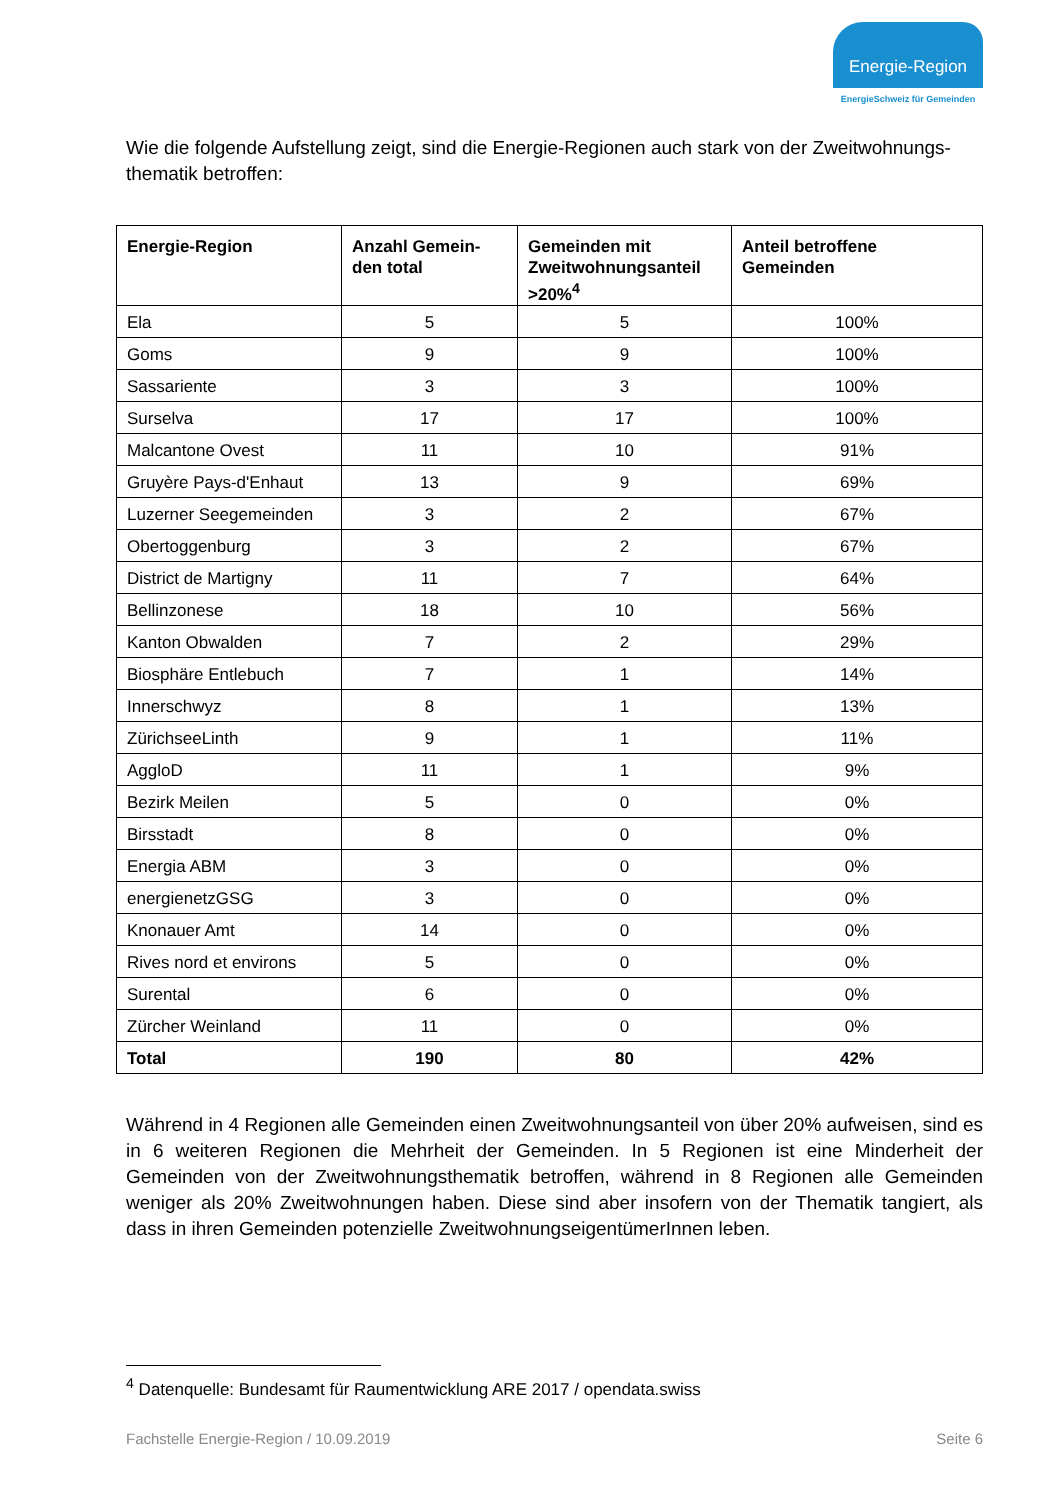Energie-Region
EnergieSchweiz für Gemeinden
Wie die folgende Aufstellung zeigt, sind die Energie-Regionen auch stark von der Zweitwohnungs-thematik betroffen:
| Energie-Region | Anzahl Gemein-den total | Gemeinden mit Zweitwohnungsanteil >20%<sup>4</sup> | Anteil betroffene Gemeinden |
| --- | --- | --- | --- |
| Ela | 5 | 5 | 100% |
| Goms | 9 | 9 | 100% |
| Sassariente | 3 | 3 | 100% |
| Surselva | 17 | 17 | 100% |
| Malcantone Ovest | 11 | 10 | 91% |
| Gruyère Pays-d'Enhaut | 13 | 9 | 69% |
| Luzerner Seegemeinden | 3 | 2 | 67% |
| Obertoggenburg | 3 | 2 | 67% |
| District de Martigny | 11 | 7 | 64% |
| Bellinzonese | 18 | 10 | 56% |
| Kanton Obwalden | 7 | 2 | 29% |
| Biosphäre Entlebuch | 7 | 1 | 14% |
| Innerschwyz | 8 | 1 | 13% |
| ZürichseeLinth | 9 | 1 | 11% |
| AggloD | 11 | 1 | 9% |
| Bezirk Meilen | 5 | 0 | 0% |
| Birsstadt | 8 | 0 | 0% |
| Energia ABM | 3 | 0 | 0% |
| energienetzGSG | 3 | 0 | 0% |
| Knonauer Amt | 14 | 0 | 0% |
| Rives nord et environs | 5 | 0 | 0% |
| Surental | 6 | 0 | 0% |
| Zürcher Weinland | 11 | 0 | 0% |
| Total | 190 | 80 | 42% |
Während in 4 Regionen alle Gemeinden einen Zweitwohnungsanteil von über 20% aufweisen, sind es in 6 weiteren Regionen die Mehrheit der Gemeinden. In 5 Regionen ist eine Minderheit der Gemeinden von der Zweitwohnungsthematik betroffen, während in 8 Regionen alle Gemeinden weniger als 20% Zweitwohnungen haben. Diese sind aber insofern von der Thematik tangiert, als dass in ihren Gemeinden potenzielle ZweitwohnungseigentümerInnen leben.
<sup>4</sup> Datenquelle: Bundesamt für Raumentwicklung ARE 2017 / opendata.swiss
Fachstelle Energie-Region / 10.09.2019 Seite 6